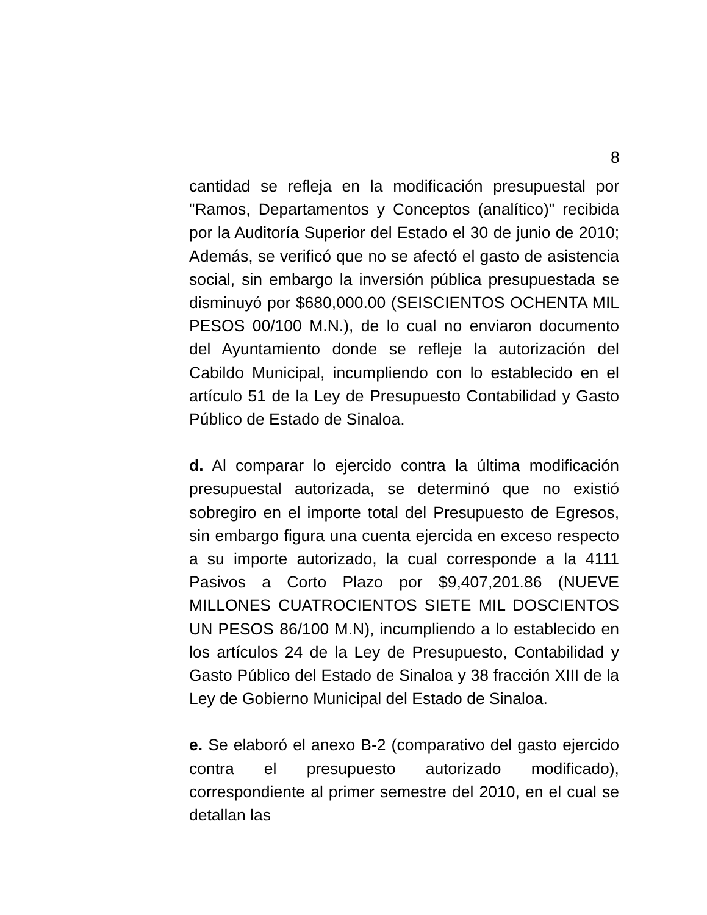8
cantidad se refleja en la modificación presupuestal por "Ramos, Departamentos y Conceptos (analítico)" recibida por la Auditoría Superior del Estado el 30 de junio de 2010; Además, se verificó que no se afectó el gasto de asistencia social, sin embargo la inversión pública presupuestada se disminuyó por $680,000.00 (SEISCIENTOS OCHENTA MIL PESOS 00/100 M.N.), de lo cual no enviaron documento del Ayuntamiento donde se refleje la autorización del Cabildo Municipal, incumpliendo con lo establecido en el artículo 51 de la Ley de Presupuesto Contabilidad y Gasto Público de Estado de Sinaloa.
d. Al comparar lo ejercido contra la última modificación presupuestal autorizada, se determinó que no existió sobregiro en el importe total del Presupuesto de Egresos, sin embargo figura una cuenta ejercida en exceso respecto a su importe autorizado, la cual corresponde a la 4111 Pasivos a Corto Plazo por $9,407,201.86 (NUEVE MILLONES CUATROCIENTOS SIETE MIL DOSCIENTOS UN PESOS 86/100 M.N), incumpliendo a lo establecido en los artículos 24 de la Ley de Presupuesto, Contabilidad y Gasto Público del Estado de Sinaloa y 38 fracción XIII de la Ley de Gobierno Municipal del Estado de Sinaloa.
e. Se elaboró el anexo B-2 (comparativo del gasto ejercido contra el presupuesto autorizado modificado), correspondiente al primer semestre del 2010, en el cual se detallan las